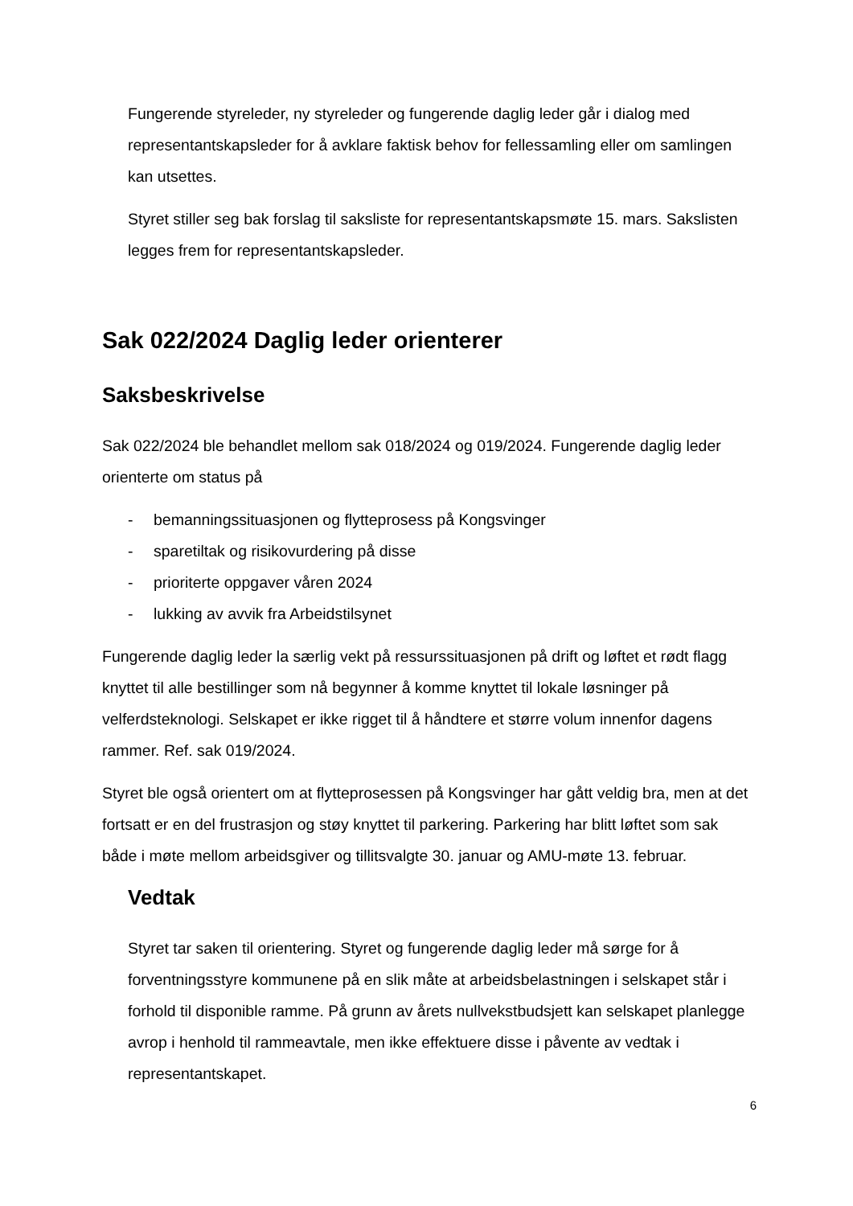Fungerende styreleder, ny styreleder og fungerende daglig leder går i dialog med representantskapsleder for å avklare faktisk behov for fellessamling eller om samlingen kan utsettes.
Styret stiller seg bak forslag til saksliste for representantskapsmøte 15. mars. Sakslisten legges frem for representantskapsleder.
Sak 022/2024 Daglig leder orienterer
Saksbeskrivelse
Sak 022/2024 ble behandlet mellom sak 018/2024 og 019/2024. Fungerende daglig leder orienterte om status på
- bemanningssituasjonen og flytteprosess på Kongsvinger
- sparetiltak og risikovurdering på disse
- prioriterte oppgaver våren 2024
- lukking av avvik fra Arbeidstilsynet
Fungerende daglig leder la særlig vekt på ressurssituasjonen på drift og løftet et rødt flagg knyttet til alle bestillinger som nå begynner å komme knyttet til lokale løsninger på velferdsteknologi. Selskapet er ikke rigget til å håndtere et større volum innenfor dagens rammer. Ref. sak 019/2024.
Styret ble også orientert om at flytteprosessen på Kongsvinger har gått veldig bra, men at det fortsatt er en del frustrasjon og støy knyttet til parkering. Parkering har blitt løftet som sak både i møte mellom arbeidsgiver og tillitsvalgte 30. januar og AMU-møte 13. februar.
Vedtak
Styret tar saken til orientering. Styret og fungerende daglig leder må sørge for å forventningsstyre kommunene på en slik måte at arbeidsbelastningen i selskapet står i forhold til disponible ramme. På grunn av årets nullvekstbudsjett kan selskapet planlegge avrop i henhold til rammeavtale, men ikke effektuere disse i påvente av vedtak i representantskapet.
6